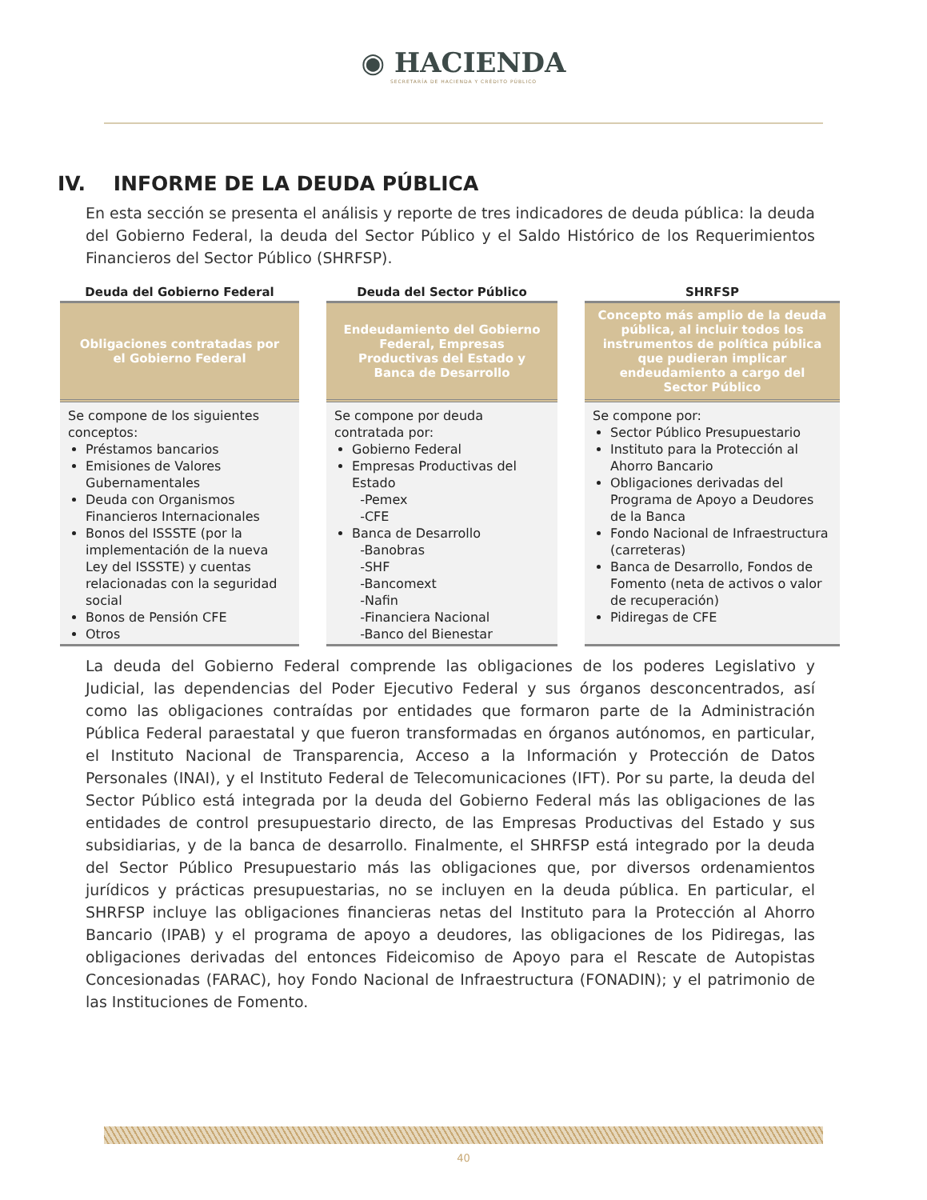◉ HACIENDA
SECRETARÍA DE HACIENDA Y CRÉDITO PÚBLICO
IV. INFORME DE LA DEUDA PÚBLICA
En esta sección se presenta el análisis y reporte de tres indicadores de deuda pública: la deuda del Gobierno Federal, la deuda del Sector Público y el Saldo Histórico de los Requerimientos Financieros del Sector Público (SHRFSP).
| Deuda del Gobierno Federal | Deuda del Sector Público | SHRFSP |
| --- | --- | --- |
| Obligaciones contratadas por el Gobierno Federal | Endeudamiento del Gobierno Federal, Empresas Productivas del Estado y Banca de Desarrollo | Concepto más amplio de la deuda pública, al incluir todos los instrumentos de política pública que pudieran implicar endeudamiento a cargo del Sector Público |
| Se compone de los siguientes conceptos: Préstamos bancarios Emisiones de Valores Gubernamentales Deuda con Organismos Financieros Internacionales Bonos del ISSSTE (por la implementación de la nueva Ley del ISSSTE) y cuentas relacionadas con la seguridad social Bonos de Pensión CFE Otros | Se compone por deuda contratada por: Gobierno Federal Empresas Productivas del Estado -Pemex -CFE Banca de Desarrollo -Banobras -SHF -Bancomext -Nafin -Financiera Nacional -Banco del Bienestar | Se compone por: Sector Público Presupuestario Instituto para la Protección al Ahorro Bancario Obligaciones derivadas del Programa de Apoyo a Deudores de la Banca Fondo Nacional de Infraestructura (carreteras) Banca de Desarrollo, Fondos de Fomento (neta de activos o valor de recuperación) Pidiregas de CFE |
La deuda del Gobierno Federal comprende las obligaciones de los poderes Legislativo y Judicial, las dependencias del Poder Ejecutivo Federal y sus órganos desconcentrados, así como las obligaciones contraídas por entidades que formaron parte de la Administración Pública Federal paraestatal y que fueron transformadas en órganos autónomos, en particular, el Instituto Nacional de Transparencia, Acceso a la Información y Protección de Datos Personales (INAI), y el Instituto Federal de Telecomunicaciones (IFT). Por su parte, la deuda del Sector Público está integrada por la deuda del Gobierno Federal más las obligaciones de las entidades de control presupuestario directo, de las Empresas Productivas del Estado y sus subsidiarias, y de la banca de desarrollo. Finalmente, el SHRFSP está integrado por la deuda del Sector Público Presupuestario más las obligaciones que, por diversos ordenamientos jurídicos y prácticas presupuestarias, no se incluyen en la deuda pública. En particular, el SHRFSP incluye las obligaciones financieras netas del Instituto para la Protección al Ahorro Bancario (IPAB) y el programa de apoyo a deudores, las obligaciones de los Pidiregas, las obligaciones derivadas del entonces Fideicomiso de Apoyo para el Rescate de Autopistas Concesionadas (FARAC), hoy Fondo Nacional de Infraestructura (FONADIN); y el patrimonio de las Instituciones de Fomento.
40